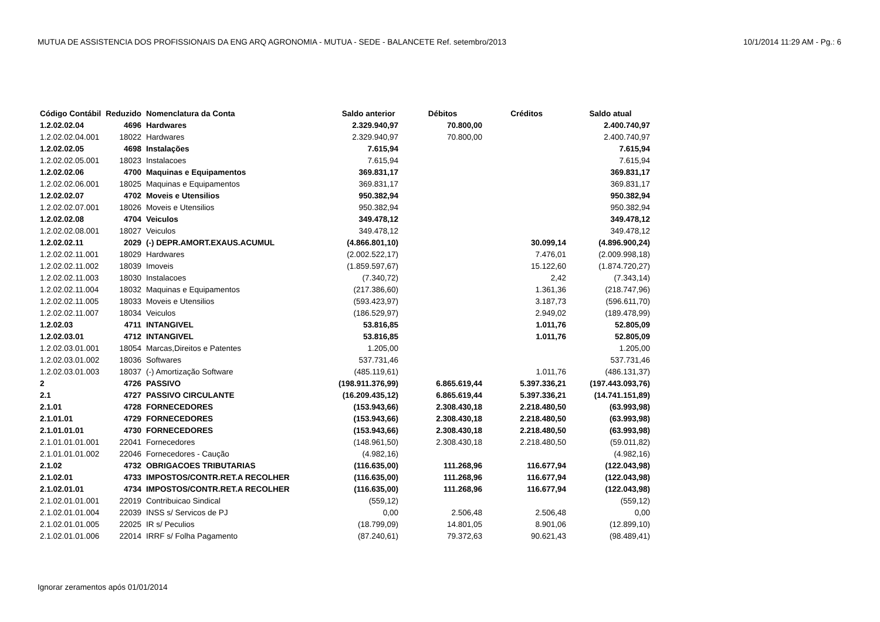MUTUA DE ASSISTENCIA DOS PROFISSIONAIS DA ENG ARQ AGRONOMIA - MUTUA - SEDE - BALANCETE Ref. setembro/2013 10/1/2014 11:29 AM - Pg.: 6
| Código Contábil | Reduzido | Nomenclatura da Conta | Saldo anterior | Débitos | Créditos | Saldo atual |
| --- | --- | --- | --- | --- | --- | --- |
| 1.2.02.02.04 | 4696 | Hardwares | 2.329.940,97 | 70.800,00 | | 2.400.740,97 |
| 1.2.02.02.04.001 | 18022 | Hardwares | 2.329.940,97 | 70.800,00 | | 2.400.740,97 |
| 1.2.02.02.05 | 4698 | Instalações | 7.615,94 | | | 7.615,94 |
| 1.2.02.02.05.001 | 18023 | Instalacoes | 7.615,94 | | | 7.615,94 |
| 1.2.02.02.06 | 4700 | Maquinas e Equipamentos | 369.831,17 | | | 369.831,17 |
| 1.2.02.02.06.001 | 18025 | Maquinas e Equipamentos | 369.831,17 | | | 369.831,17 |
| 1.2.02.02.07 | 4702 | Moveis e Utensilios | 950.382,94 | | | 950.382,94 |
| 1.2.02.02.07.001 | 18026 | Moveis e Utensilios | 950.382,94 | | | 950.382,94 |
| 1.2.02.02.08 | 4704 | Veiculos | 349.478,12 | | | 349.478,12 |
| 1.2.02.02.08.001 | 18027 | Veiculos | 349.478,12 | | | 349.478,12 |
| 1.2.02.02.11 | 2029 | (-) DEPR.AMORT.EXAUS.ACUMUL | (4.866.801,10) | | 30.099,14 | (4.896.900,24) |
| 1.2.02.02.11.001 | 18029 | Hardwares | (2.002.522,17) | | 7.476,01 | (2.009.998,18) |
| 1.2.02.02.11.002 | 18039 | Imoveis | (1.859.597,67) | | 15.122,60 | (1.874.720,27) |
| 1.2.02.02.11.003 | 18030 | Instalacoes | (7.340,72) | | 2,42 | (7.343,14) |
| 1.2.02.02.11.004 | 18032 | Maquinas e Equipamentos | (217.386,60) | | 1.361,36 | (218.747,96) |
| 1.2.02.02.11.005 | 18033 | Moveis e Utensilios | (593.423,97) | | 3.187,73 | (596.611,70) |
| 1.2.02.02.11.007 | 18034 | Veiculos | (186.529,97) | | 2.949,02 | (189.478,99) |
| 1.2.02.03 | 4711 | INTANGIVEL | 53.816,85 | | 1.011,76 | 52.805,09 |
| 1.2.02.03.01 | 4712 | INTANGIVEL | 53.816,85 | | 1.011,76 | 52.805,09 |
| 1.2.02.03.01.001 | 18054 | Marcas,Direitos e Patentes | 1.205,00 | | | 1.205,00 |
| 1.2.02.03.01.002 | 18036 | Softwares | 537.731,46 | | | 537.731,46 |
| 1.2.02.03.01.003 | 18037 | (-) Amortização Software | (485.119,61) | | 1.011,76 | (486.131,37) |
| 2 | 4726 | PASSIVO | (198.911.376,99) | 6.865.619,44 | 5.397.336,21 | (197.443.093,76) |
| 2.1 | 4727 | PASSIVO CIRCULANTE | (16.209.435,12) | 6.865.619,44 | 5.397.336,21 | (14.741.151,89) |
| 2.1.01 | 4728 | FORNECEDORES | (153.943,66) | 2.308.430,18 | 2.218.480,50 | (63.993,98) |
| 2.1.01.01 | 4729 | FORNECEDORES | (153.943,66) | 2.308.430,18 | 2.218.480,50 | (63.993,98) |
| 2.1.01.01.01 | 4730 | FORNECEDORES | (153.943,66) | 2.308.430,18 | 2.218.480,50 | (63.993,98) |
| 2.1.01.01.01.001 | 22041 | Fornecedores | (148.961,50) | 2.308.430,18 | 2.218.480,50 | (59.011,82) |
| 2.1.01.01.01.002 | 22046 | Fornecedores - Caução | (4.982,16) | | | (4.982,16) |
| 2.1.02 | 4732 | OBRIGACOES TRIBUTARIAS | (116.635,00) | 111.268,96 | 116.677,94 | (122.043,98) |
| 2.1.02.01 | 4733 | IMPOSTOS/CONTR.RET.A RECOLHER | (116.635,00) | 111.268,96 | 116.677,94 | (122.043,98) |
| 2.1.02.01.01 | 4734 | IMPOSTOS/CONTR.RET.A RECOLHER | (116.635,00) | 111.268,96 | 116.677,94 | (122.043,98) |
| 2.1.02.01.01.001 | 22019 | Contribuicao Sindical | (559,12) | | | (559,12) |
| 2.1.02.01.01.004 | 22039 | INSS s/ Servicos de PJ | 0,00 | 2.506,48 | 2.506,48 | 0,00 |
| 2.1.02.01.01.005 | 22025 | IR s/ Peculios | (18.799,09) | 14.801,05 | 8.901,06 | (12.899,10) |
| 2.1.02.01.01.006 | 22014 | IRRF s/ Folha Pagamento | (87.240,61) | 79.372,63 | 90.621,43 | (98.489,41) |
Ignorar zeramentos após 01/01/2014